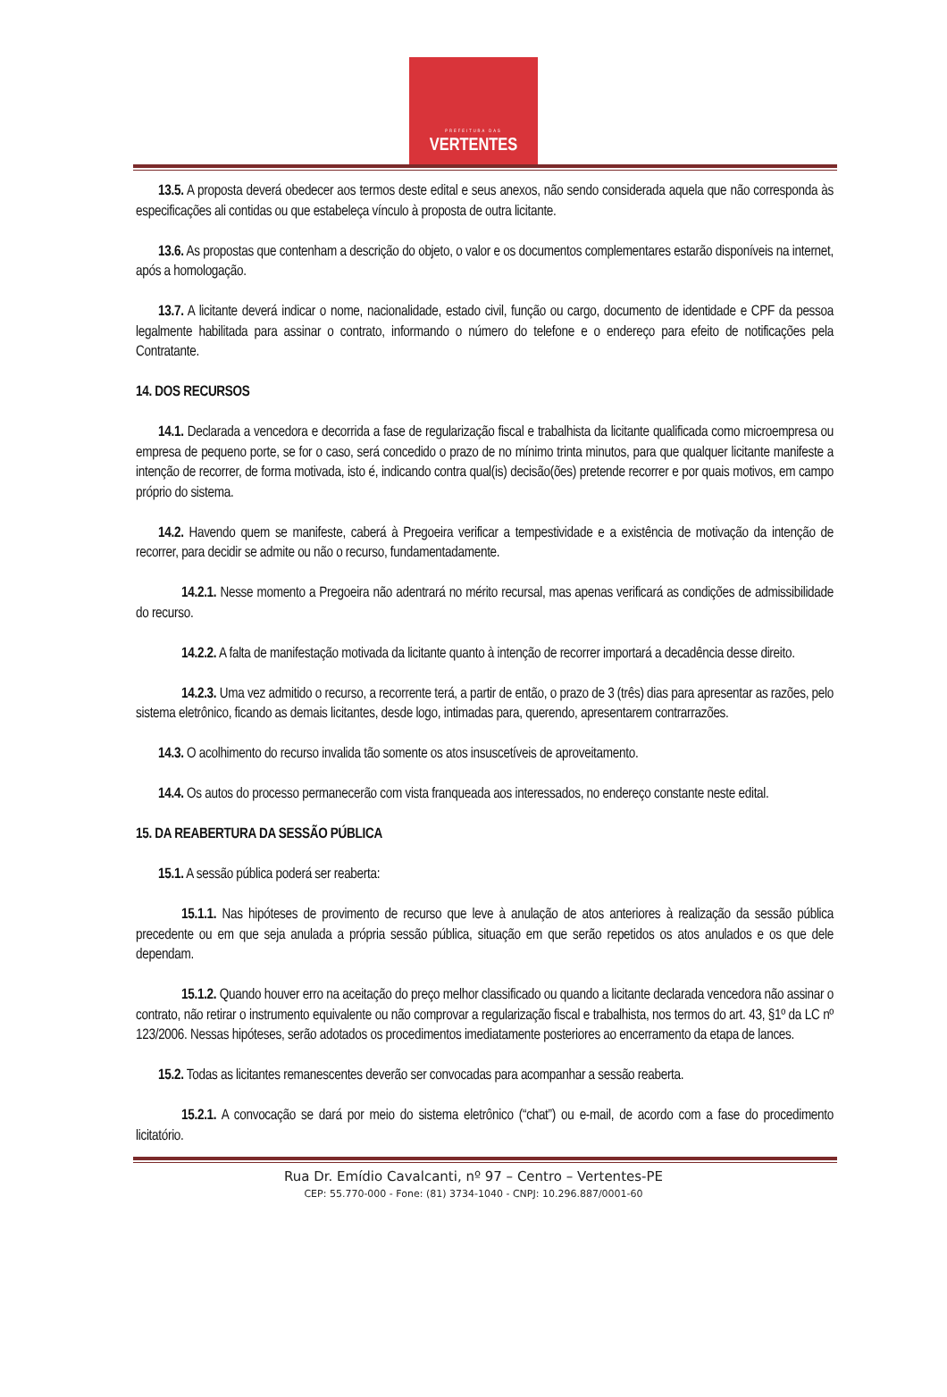PREFEITURA DAS
VERTENTES
13.5. A proposta deverá obedecer aos termos deste edital e seus anexos, não sendo considerada aquela que não corresponda às especificações ali contidas ou que estabeleça vínculo à proposta de outra licitante.
13.6. As propostas que contenham a descrição do objeto, o valor e os documentos complementares estarão disponíveis na internet, após a homologação.
13.7. A licitante deverá indicar o nome, nacionalidade, estado civil, função ou cargo, documento de identidade e CPF da pessoa legalmente habilitada para assinar o contrato, informando o número do telefone e o endereço para efeito de notificações pela Contratante.
14. DOS RECURSOS
14.1. Declarada a vencedora e decorrida a fase de regularização fiscal e trabalhista da licitante qualificada como microempresa ou empresa de pequeno porte, se for o caso, será concedido o prazo de no mínimo trinta minutos, para que qualquer licitante manifeste a intenção de recorrer, de forma motivada, isto é, indicando contra qual(is) decisão(ões) pretende recorrer e por quais motivos, em campo próprio do sistema.
14.2. Havendo quem se manifeste, caberá à Pregoeira verificar a tempestividade e a existência de motivação da intenção de recorrer, para decidir se admite ou não o recurso, fundamentadamente.
14.2.1. Nesse momento a Pregoeira não adentrará no mérito recursal, mas apenas verificará as condições de admissibilidade do recurso.
14.2.2. A falta de manifestação motivada da licitante quanto à intenção de recorrer importará a decadência desse direito.
14.2.3. Uma vez admitido o recurso, a recorrente terá, a partir de então, o prazo de 3 (três) dias para apresentar as razões, pelo sistema eletrônico, ficando as demais licitantes, desde logo, intimadas para, querendo, apresentarem contrarrazões.
14.3. O acolhimento do recurso invalida tão somente os atos insuscetíveis de aproveitamento.
14.4. Os autos do processo permanecerão com vista franqueada aos interessados, no endereço constante neste edital.
15. DA REABERTURA DA SESSÃO PÚBLICA
15.1. A sessão pública poderá ser reaberta:
15.1.1. Nas hipóteses de provimento de recurso que leve à anulação de atos anteriores à realização da sessão pública precedente ou em que seja anulada a própria sessão pública, situação em que serão repetidos os atos anulados e os que dele dependam.
15.1.2. Quando houver erro na aceitação do preço melhor classificado ou quando a licitante declarada vencedora não assinar o contrato, não retirar o instrumento equivalente ou não comprovar a regularização fiscal e trabalhista, nos termos do art. 43, §1º da LC nº 123/2006. Nessas hipóteses, serão adotados os procedimentos imediatamente posteriores ao encerramento da etapa de lances.
15.2. Todas as licitantes remanescentes deverão ser convocadas para acompanhar a sessão reaberta.
15.2.1. A convocação se dará por meio do sistema eletrônico (“chat”) ou e-mail, de acordo com a fase do procedimento licitatório.
Rua Dr. Emídio Cavalcanti, nº 97 – Centro – Vertentes-PE
CEP: 55.770-000 - Fone: (81) 3734-1040 - CNPJ: 10.296.887/0001-60